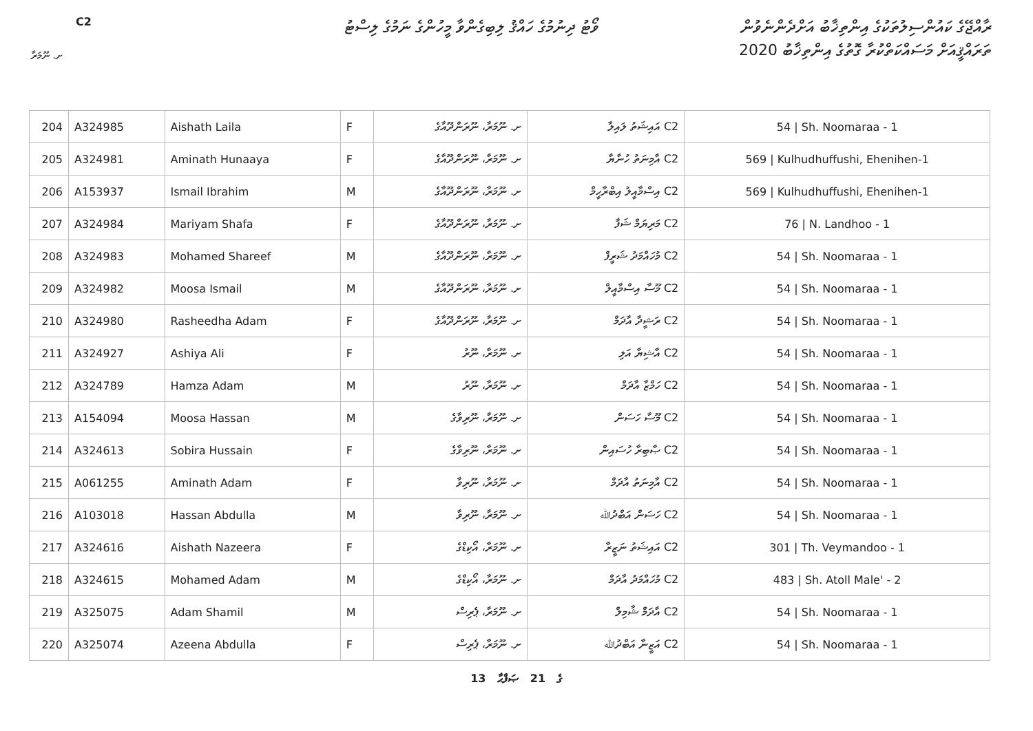ރާއްޖޭގެ ކައުންސިލުތަކުގެ އިންތިޚާބު އަށްދެންނެވުން
ތަރައްޤީއަށް މަސައްކަތްކުރާ ގޮތުގެ އިންތިޚާބު 2020
ވޯޓު ދިނުމުގެ ހައްޤު ލިބިގެންވާ މީހުންގެ ނަމުގެ ލިސްޓު
C2
ށ. ނޫމަރާ
| 204 | A324985 | Aishath Laila | F | ށ. ނޫމަރާ، ނޫރަންދޫއާގެ | C2 އައިޝަތު ލައިލާ | 54 / Sh. Noomaraa - 1 |
| 205 | A324981 | Aminath Hunaaya | F | ށ. ނޫމަރާ، ނޫރަންދޫއާގެ | C2 އާމިނަތު ހުނާޔާ | 569 / Kulhudhuffushi, Ehenihen-1 |
| 206 | A153937 | Ismail Ibrahim | M | ށ. ނޫމަރާ، ނޫރަންދޫއާގެ | C2 އިސްމާއީލު އިބްރާހީމް | 569 / Kulhudhuffushi, Ehenihen-1 |
| 207 | A324984 | Mariyam Shafa | F | ށ. ނޫމަރާ، ނޫރަންދޫއާގެ | C2 މަރިޔަމް ޝަފާ | 76 / N. Landhoo - 1 |
| 208 | A324983 | Mohamed Shareef | M | ށ. ނޫމަރާ، ނޫރަންދޫއާގެ | C2 މުހައްމަދު ޝަރީފް | 54 / Sh. Noomaraa - 1 |
| 209 | A324982 | Moosa Ismail | M | ށ. ނޫމަރާ، ނޫރަންދޫއާގެ | C2 މޫސާ އިސްމާއީލް | 54 / Sh. Noomaraa - 1 |
| 210 | A324980 | Rasheedha Adam | F | ށ. ނޫމަރާ، ނޫރަންދޫއާގެ | C2 ރަޝީދާ އާދަމް | 54 / Sh. Noomaraa - 1 |
| 211 | A324927 | Ashiya Ali | F | ށ. ނޫމަރާ، ނޫރު | C2 އާޝިޔާ އަލި | 54 / Sh. Noomaraa - 1 |
| 212 | A324789 | Hamza Adam | M | ށ. ނޫމަރާ، ނޫރު | C2 ހަމްޒާ އާދަމް | 54 / Sh. Noomaraa - 1 |
| 213 | A154094 | Moosa Hassan | M | ށ. ނޫމަރާ، ނޫރިވާގެ | C2 މޫސާ ހަސަން | 54 / Sh. Noomaraa - 1 |
| 214 | A324613 | Sobira Hussain | F | ށ. ނޫމަރާ، ނޫރިވާގެ | C2 ޞާބިރާ ހުސައިން | 54 / Sh. Noomaraa - 1 |
| 215 | A061255 | Aminath Adam | F | ށ. ނޫމަރާ، ނޫރިވާ | C2 އާމިނަތު އާދަމް | 54 / Sh. Noomaraa - 1 |
| 216 | A103018 | Hassan Abdulla | M | ށ. ނޫމަރާ، ނޫރިވާ | C2 ހަސަން އަބްދުﷲ | 54 / Sh. Noomaraa - 1 |
| 217 | A324616 | Aishath Nazeera | F | ށ. ނޫމަރާ، އޯކިޑްގެ | C2 އައިޝަތު ނަޒީރާ | 301 / Th. Veymandoo - 1 |
| 218 | A324615 | Mohamed Adam | M | ށ. ނޫމަރާ، އޯކިޑްގެ | C2 މުހައްމަދު އާދަމް | 483 / Sh. Atoll Male' - 2 |
| 219 | A325075 | Adam Shamil | M | ށ. ނޫމަރާ، ޕެރިސް | C2 އާދަމް ޝާމިލް | 54 / Sh. Noomaraa - 1 |
| 220 | A325074 | Azeena Abdulla | F | ށ. ނޫމަރާ، ޕެރިސް | C2 އަޒީނާ އަބްދުﷲ | 54 / Sh. Noomaraa - 1 |
13 ގެ 21 ޞަފްޙާ